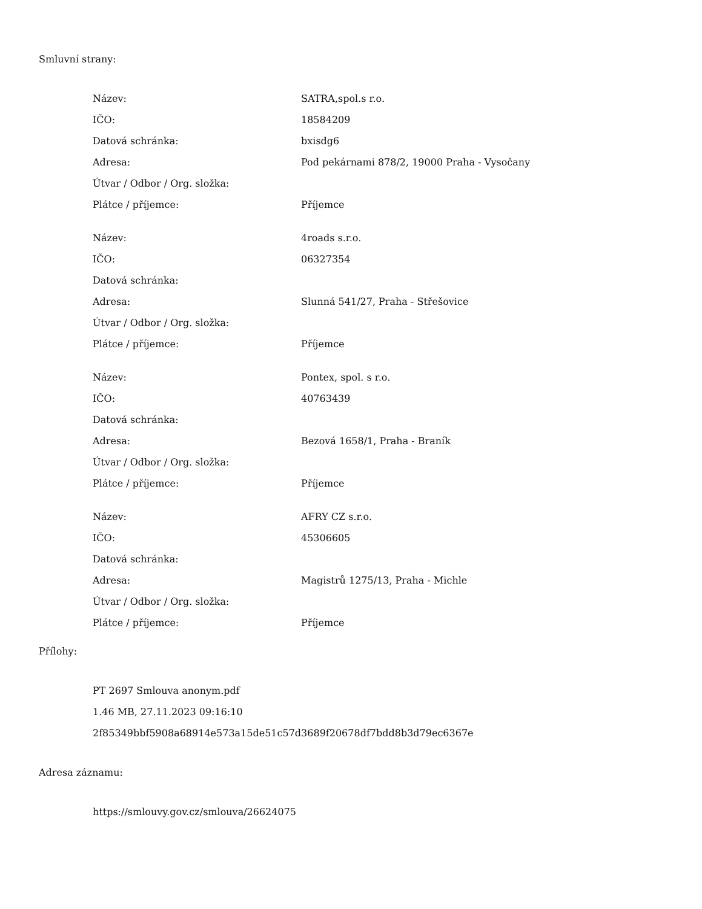Smluvní strany:
| Název: | SATRA,spol.s r.o. |
| IČO: | 18584209 |
| Datová schránka: | bxisdg6 |
| Adresa: | Pod pekárnami 878/2, 19000 Praha - Vysočany |
| Útvar / Odbor / Org. složka: | |
| Plátce / příjemce: | Příjemce |
| Název: | 4roads s.r.o. |
| IČO: | 06327354 |
| Datová schránka: | |
| Adresa: | Slunná 541/27, Praha - Střešovice |
| Útvar / Odbor / Org. složka: | |
| Plátce / příjemce: | Příjemce |
| Název: | Pontex, spol. s r.o. |
| IČO: | 40763439 |
| Datová schránka: | |
| Adresa: | Bezová 1658/1, Praha - Braník |
| Útvar / Odbor / Org. složka: | |
| Plátce / příjemce: | Příjemce |
| Název: | AFRY CZ s.r.o. |
| IČO: | 45306605 |
| Datová schránka: | |
| Adresa: | Magistrů 1275/13, Praha - Michle |
| Útvar / Odbor / Org. složka: | |
| Plátce / příjemce: | Příjemce |
Přílohy:
PT 2697 Smlouva anonym.pdf
1.46 MB, 27.11.2023 09:16:10
2f85349bbf5908a68914e573a15de51c57d3689f20678df7bdd8b3d79ec6367e
Adresa záznamu:
https://smlouvy.gov.cz/smlouva/26624075